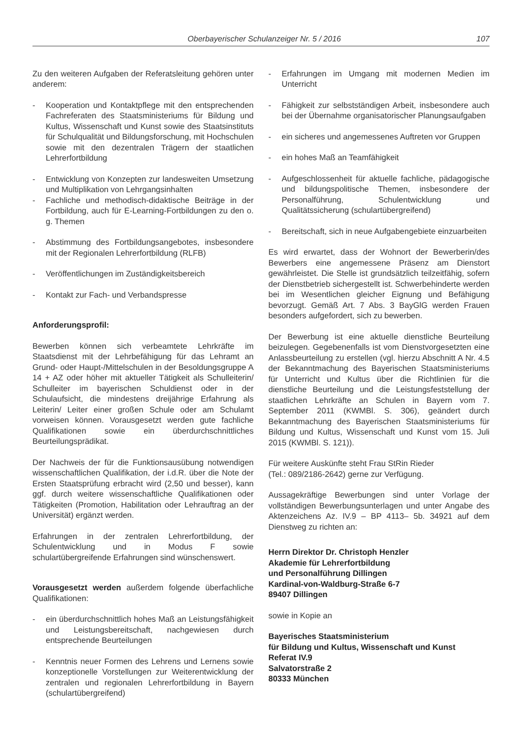Oberbayerischer Schulanzeiger Nr. 5 / 2016 107
Zu den weiteren Aufgaben der Referatsleitung gehören unter anderem:
- Kooperation und Kontaktpflege mit den entsprechenden Fachreferaten des Staatsministeriums für Bildung und Kultus, Wissenschaft und Kunst sowie des Staatsinstituts für Schulqualität und Bildungsforschung, mit Hochschulen sowie mit den dezentralen Trägern der staatlichen Lehrerfortbildung
- Entwicklung von Konzepten zur landesweiten Umsetzung und Multiplikation von Lehrgangsinhalten
- Fachliche und methodisch-didaktische Beiträge in der Fortbildung, auch für E-Learning-Fortbildungen zu den o. g. Themen
- Abstimmung des Fortbildungsangebotes, insbesondere mit der Regionalen Lehrerfortbildung (RLFB)
- Veröffentlichungen im Zuständigkeitsbereich
- Kontakt zur Fach- und Verbandspresse
Anforderungsprofil:
Bewerben können sich verbeamtete Lehrkräfte im Staatsdienst mit der Lehrbefähigung für das Lehramt an Grund- oder Haupt-/Mittelschulen in der Besoldungsgruppe A 14 + AZ oder höher mit aktueller Tätigkeit als Schulleiterin/ Schulleiter im bayerischen Schuldienst oder in der Schulaufsicht, die mindestens dreijährige Erfahrung als Leiterin/ Leiter einer großen Schule oder am Schulamt vorweisen können. Vorausgesetzt werden gute fachliche Qualifikationen sowie ein überdurchschnittliches Beurteilungsprädikat.
Der Nachweis der für die Funktionsausübung notwendigen wissenschaftlichen Qualifikation, der i.d.R. über die Note der Ersten Staatsprüfung erbracht wird (2,50 und besser), kann ggf. durch weitere wissenschaftliche Qualifikationen oder Tätigkeiten (Promotion, Habilitation oder Lehrauftrag an der Universität) ergänzt werden.
Erfahrungen in der zentralen Lehrerfortbildung, der Schulentwicklung und in Modus F sowie schulartübergreifende Erfahrungen sind wünschenswert.
Vorausgesetzt werden außerdem folgende überfachliche Qualifikationen:
- ein überdurchschnittlich hohes Maß an Leistungsfähigkeit und Leistungsbereitschaft, nachgewiesen durch entsprechende Beurteilungen
- Kenntnis neuer Formen des Lehrens und Lernens sowie konzeptionelle Vorstellungen zur Weiterentwicklung der zentralen und regionalen Lehrerfortbildung in Bayern (schulartübergreifend)
- Erfahrungen im Umgang mit modernen Medien im Unterricht
- Fähigkeit zur selbstständigen Arbeit, insbesondere auch bei der Übernahme organisatorischer Planungsaufgaben
- ein sicheres und angemessenes Auftreten vor Gruppen
- ein hohes Maß an Teamfähigkeit
- Aufgeschlossenheit für aktuelle fachliche, pädagogische und bildungspolitische Themen, insbesondere der Personalführung, Schulentwicklung und Qualitätssicherung (schulartübergreifend)
- Bereitschaft, sich in neue Aufgabengebiete einzuarbeiten
Es wird erwartet, dass der Wohnort der Bewerberin/des Bewerbers eine angemessene Präsenz am Dienstort gewährleistet. Die Stelle ist grundsätzlich teilzeitfähig, sofern der Dienstbetrieb sichergestellt ist. Schwerbehinderte werden bei im Wesentlichen gleicher Eignung und Befähigung bevorzugt. Gemäß Art. 7 Abs. 3 BayGlG werden Frauen besonders aufgefordert, sich zu bewerben.
Der Bewerbung ist eine aktuelle dienstliche Beurteilung beizulegen. Gegebenenfalls ist vom Dienstvorgesetzten eine Anlassbeurteilung zu erstellen (vgl. hierzu Abschnitt A Nr. 4.5 der Bekanntmachung des Bayerischen Staatsministeriums für Unterricht und Kultus über die Richtlinien für die dienstliche Beurteilung und die Leistungsfeststellung der staatlichen Lehrkräfte an Schulen in Bayern vom 7. September 2011 (KWMBl. S. 306), geändert durch Bekanntmachung des Bayerischen Staatsministeriums für Bildung und Kultus, Wissenschaft und Kunst vom 15. Juli 2015 (KWMBl. S. 121)).
Für weitere Auskünfte steht Frau StRin Rieder
(Tel.: 089/2186-2642) gerne zur Verfügung.
Aussagekräftige Bewerbungen sind unter Vorlage der vollständigen Bewerbungsunterlagen und unter Angabe des Aktenzeichens Az. IV.9 – BP 4113– 5b. 34921 auf dem Dienstweg zu richten an:
Herrn Direktor Dr. Christoph Henzler
Akademie für Lehrerfortbildung
und Personalführung Dillingen
Kardinal-von-Waldburg-Straße 6-7
89407 Dillingen
sowie in Kopie an
Bayerisches Staatsministerium
für Bildung und Kultus, Wissenschaft und Kunst
Referat IV.9
Salvatorstraße 2
80333 München